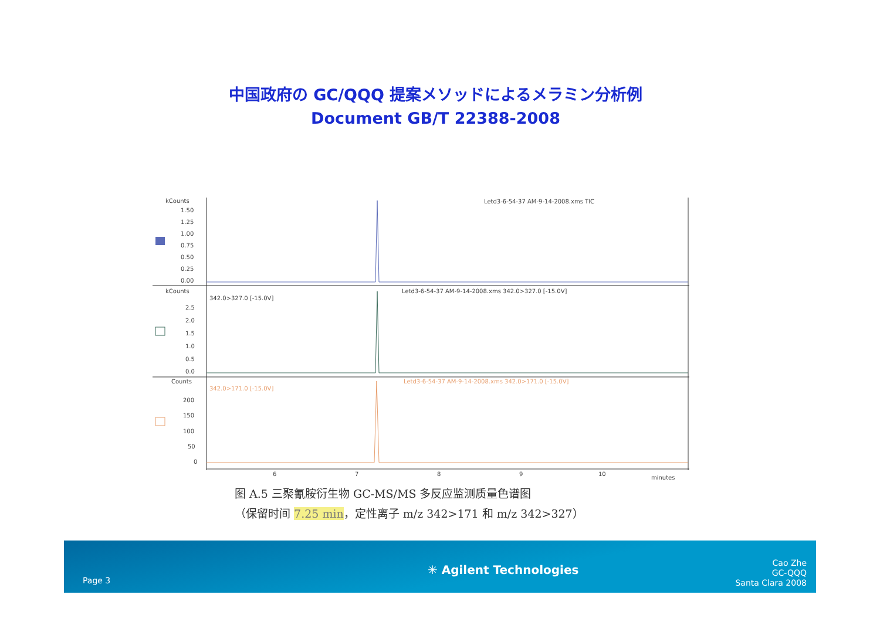中国政府の GC/QQQ 提案メソッドによるメラミン分析例
Document GB/T 22388-2008
kCounts
1.50
1.25
1.00
0.75
0.50
0.25
0.00
kCounts
342.0>327.0 [-15.0V]
2.5
2.0
1.5
1.0
0.5
0.0
Counts
342.0>171.0 [-15.0V]
200
150
100
50
0
6
7
8
9
10
minutes
Letd3-6-54-37 AM-9-14-2008.xms TIC
Letd3-6-54-37 AM-9-14-2008.xms 342.0>327.0 [-15.0V]
Letd3-6-54-37 AM-9-14-2008.xms 342.0>171.0 [-15.0V]
图 A.5 三聚氰胺衍生物 GC-MS/MS 多反应监测质量色谱图
（保留时间 7.25 min，定性离子 m/z 342>171 和 m/z 342>327）
Page 3
✳ Agilent Technologies
Cao Zhe
GC-QQQ
Santa Clara 2008